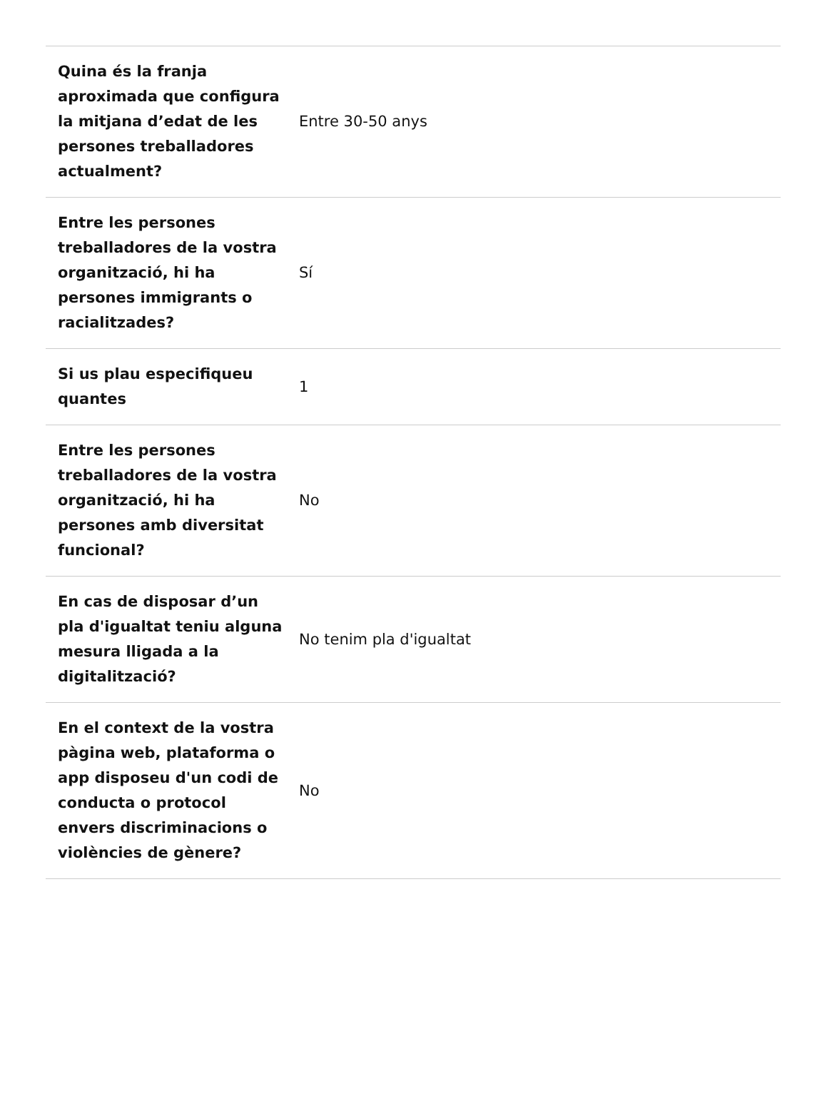| Quina és la franja aproximada que configura la mitjana d’edat de les persones treballadores actualment? | Entre 30-50 anys |
| Entre les persones treballadores de la vostra organització, hi ha persones immigrants o racialitzades? | Sí |
| Si us plau especifiqueu quantes | 1 |
| Entre les persones treballadores de la vostra organització, hi ha persones amb diversitat funcional? | No |
| En cas de disposar d’un pla d'igualtat teniu alguna mesura lligada a la digitalització? | No tenim pla d'igualtat |
| En el context de la vostra pàgina web, plataforma o app disposeu d'un codi de conducta o protocol envers discriminacions o violències de gènere? | No |